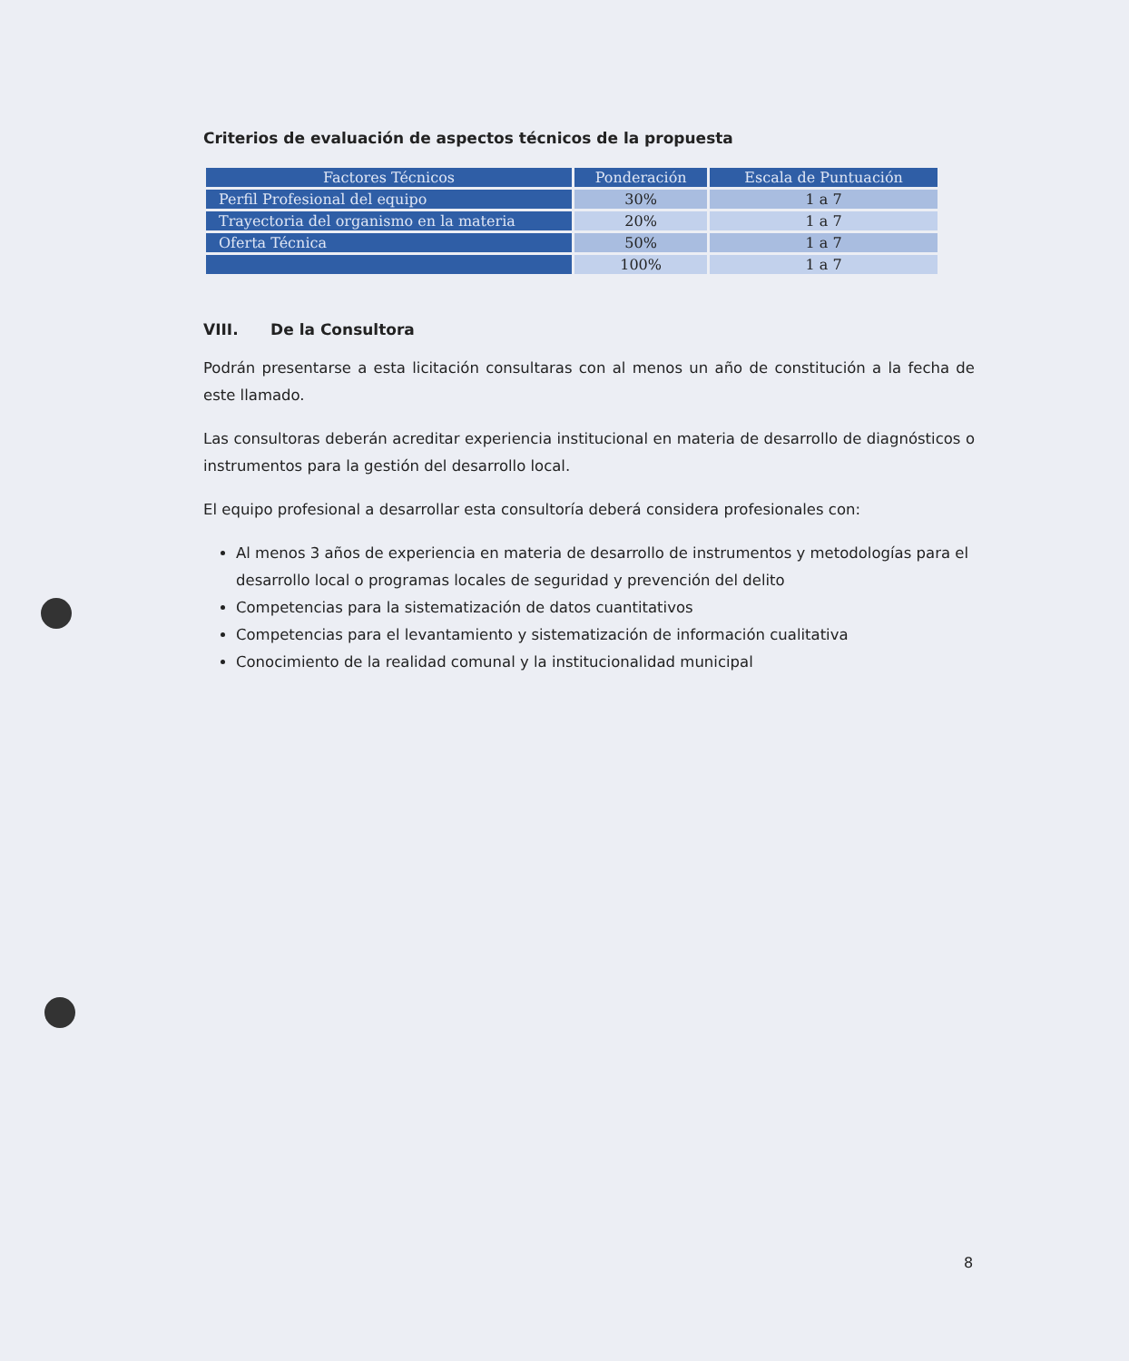Criterios de evaluación de aspectos técnicos de la propuesta
| Factores Técnicos | Ponderación | Escala de Puntuación |
| --- | --- | --- |
| Perfil Profesional del equipo | 30% | 1 a 7 |
| Trayectoria del organismo en la materia | 20% | 1 a 7 |
| Oferta Técnica | 50% | 1 a 7 |
| | 100% | 1 a 7 |
VIII. De la Consultora
Podrán presentarse a esta licitación consultaras con al menos un año de constitución a la fecha de este llamado.
Las consultoras deberán acreditar experiencia institucional en materia de desarrollo de diagnósticos o instrumentos para la gestión del desarrollo local.
El equipo profesional a desarrollar esta consultoría deberá considera profesionales con:
Al menos 3 años de experiencia en materia de desarrollo de instrumentos y metodologías para el desarrollo local o programas locales de seguridad y prevención del delito
Competencias para la sistematización de datos cuantitativos
Competencias para el levantamiento y sistematización de información cualitativa
Conocimiento de la realidad comunal y la institucionalidad municipal
8